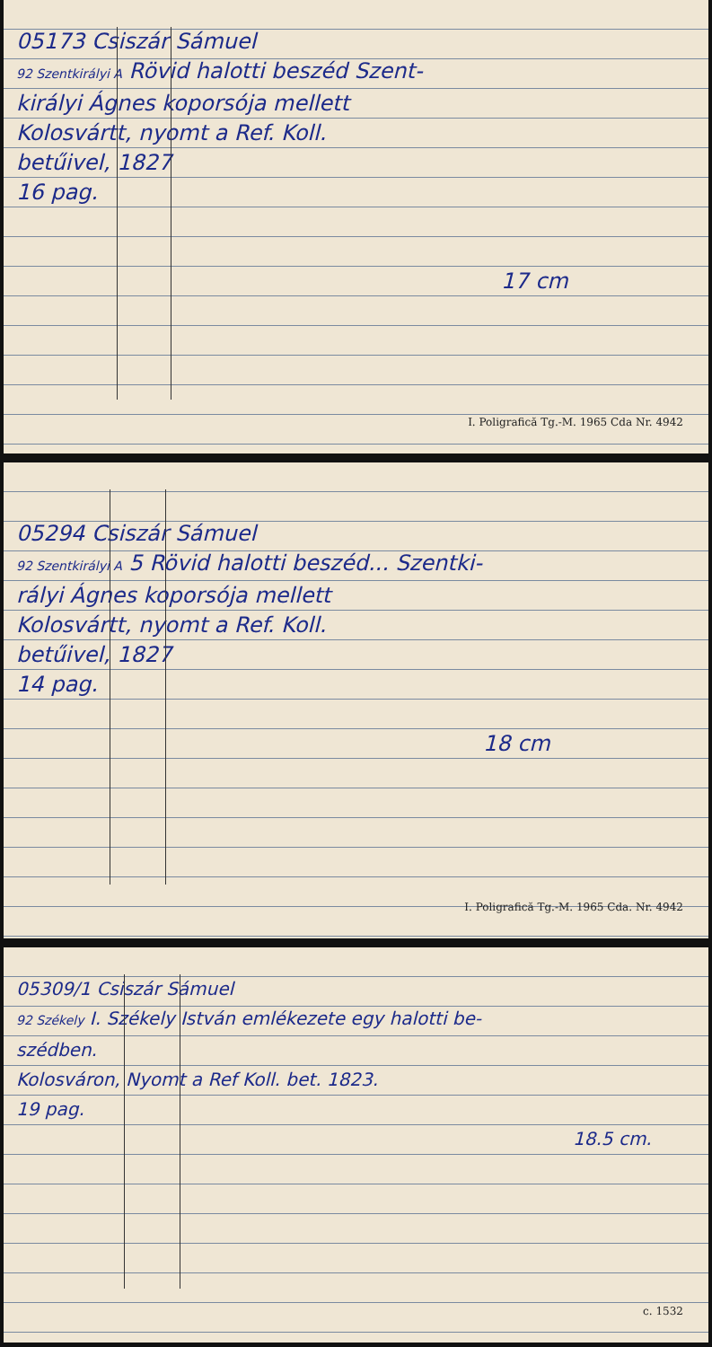05173 Csiszár Sámuel
92 Szentkirályi A Rövid halotti beszéd Szent-
királyi Ágnes koporsója mellett
Kolosvártt, nyomt a Ref. Koll.
betűivel, 1827
16 pag.
17 cm
I. Poligrafică Tg.-M. 1965 Cda Nr. 4942
05294 Csiszár Sámuel
92 Szentkirályi A 5 Rövid halotti beszéd... Szentki-
rályi Ágnes koporsója mellett
Kolosvártt, nyomt a Ref. Koll.
betűivel, 1827
14 pag.
18 cm
I. Poligrafică Tg.-M. 1965 Cda. Nr. 4942
05309/1 Csiszár Sámuel
92 Székely I. Székely István emlékezete egy halotti be-
szédben.
Kolosváron, Nyomt a Ref Koll. bet. 1823.
19 pag.
18.5 cm.
c. 1532